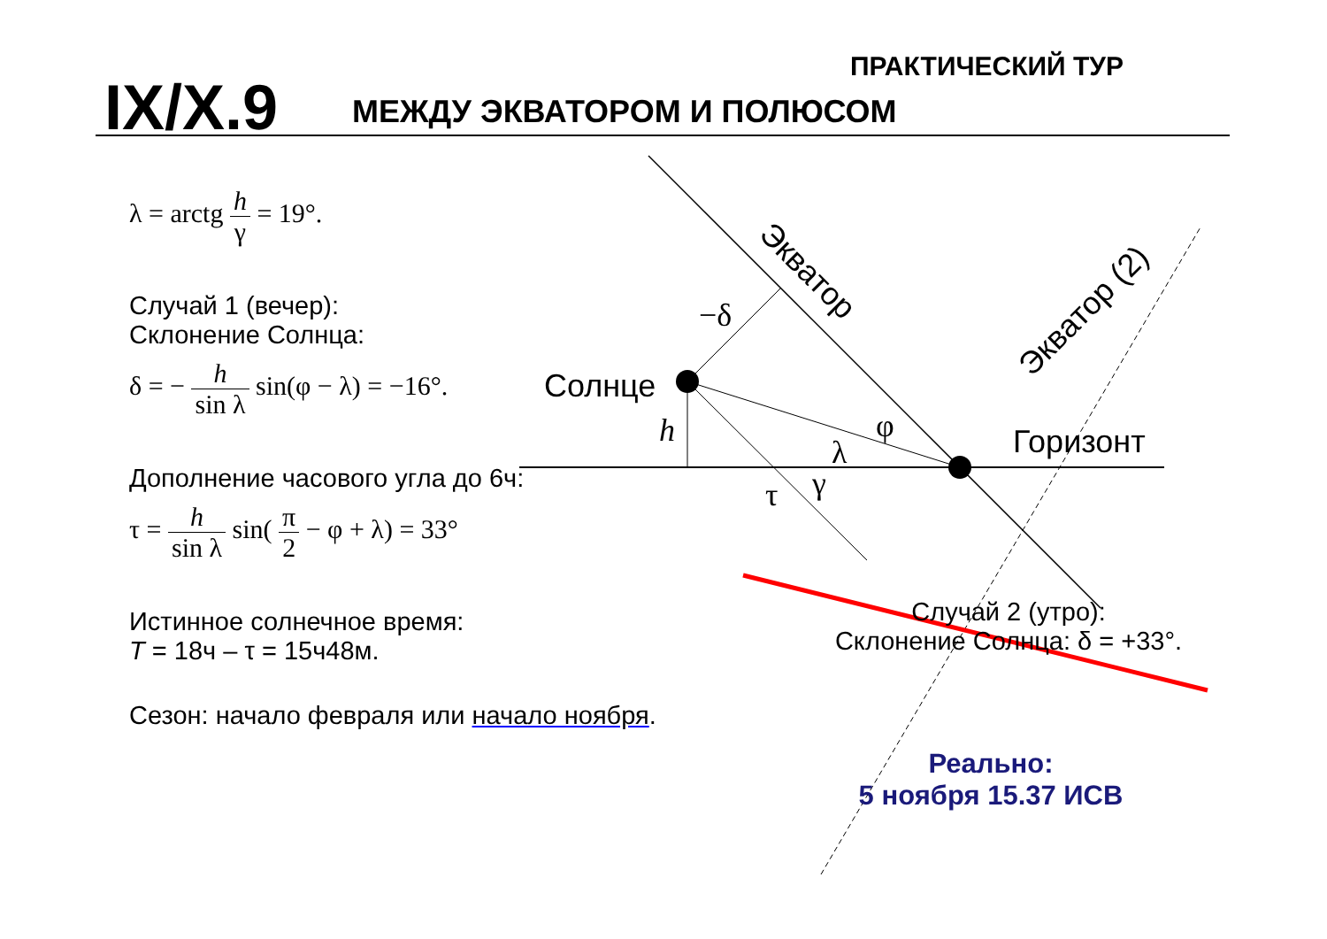IX/X.9 МЕЖДУ ЭКВАТОРОМ И ПОЛЮСОМ
ПРАКТИЧЕСКИЙ ТУР
Солнце
Горизонт
Экватор
Экватор (2)
h
−δ
λ
φ
γ
τ
λ = arctg h γ = 19°.
Случай 1 (вечер):
Склонение Солнца:
δ = − h sin λ sin(φ − λ) = −16°.
Дополнение часового угла до 6ч:
τ = h sin λ sin( π 2 − φ + λ) = 33°
Истинное солнечное время:
T = 18ч – τ = 15ч48м.
Сезон: начало февраля или начало ноября.
Случай 2 (утро):
Склонение Солнца: δ = +33°.
Реально:
5 ноября 15.37 ИСВ